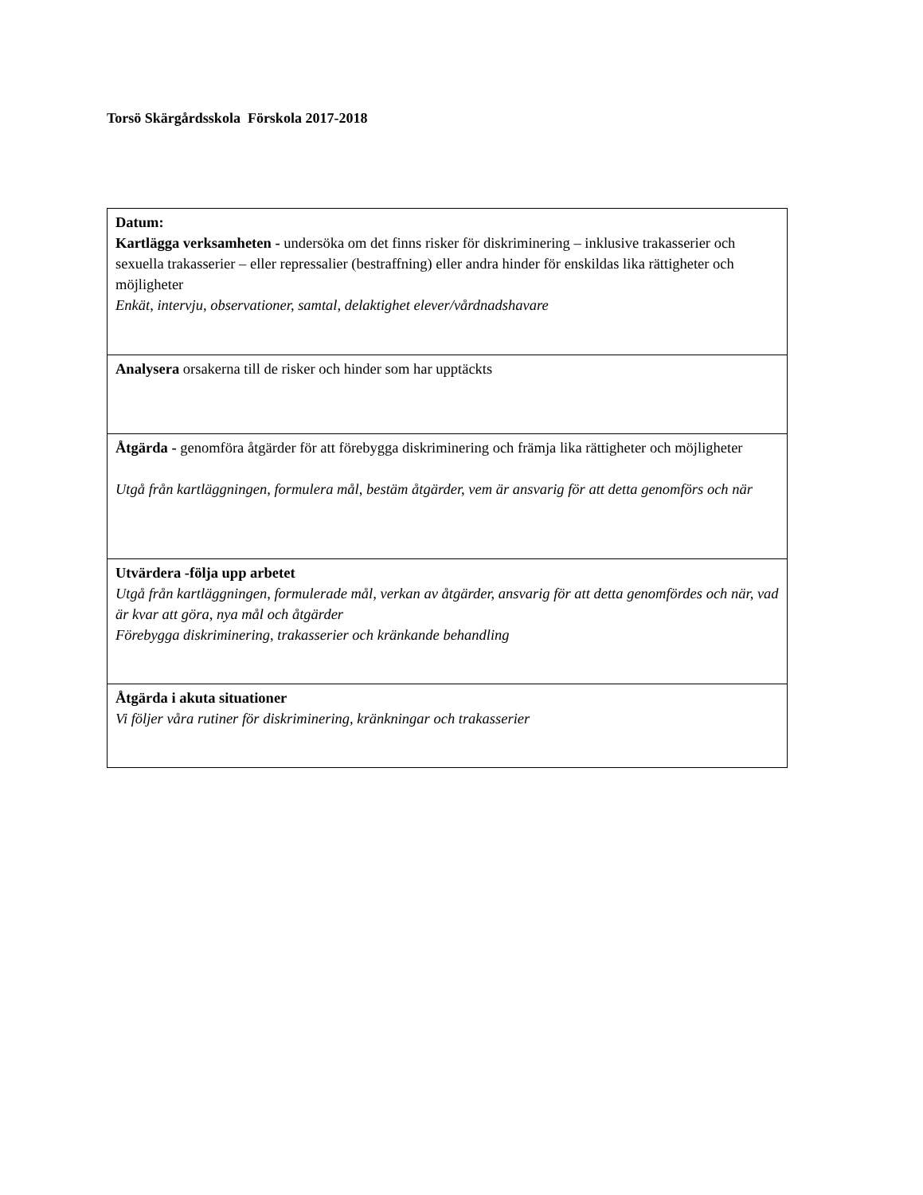Torsö Skärgårdsskola Förskola 2017-2018
| Datum: Kartlägga verksamheten - undersöka om det finns risker för diskriminering – inklusive trakasserier och sexuella trakasserier – eller repressalier (bestraffning) eller andra hinder för enskildas lika rättigheter och möjligheter Enkät, intervju, observationer, samtal, delaktighet elever/vårdnadshavare |
| Analysera orsakerna till de risker och hinder som har upptäckts |
| Åtgärda - genomföra åtgärder för att förebygga diskriminering och främja lika rättigheter och möjligheter Utgå från kartläggningen, formulera mål, bestäm åtgärder, vem är ansvarig för att detta genomförs och när |
| Utvärdera -följa upp arbetet Utgå från kartläggningen, formulerade mål, verkan av åtgärder, ansvarig för att detta genomfördes och när, vad är kvar att göra, nya mål och åtgärder Förebygga diskriminering, trakasserier och kränkande behandling |
| Åtgärda i akuta situationer Vi följer våra rutiner för diskriminering, kränkningar och trakasserier |